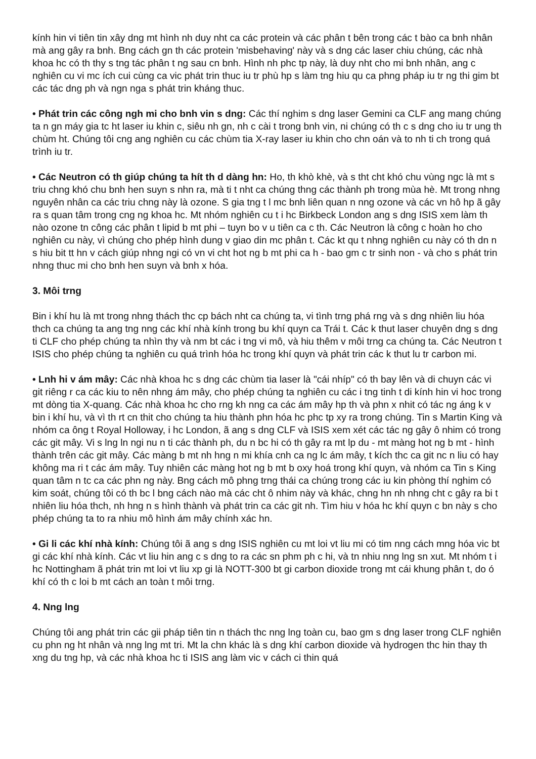kính hin vi tiên tin xây dng mt hình nh duy nht ca các protein và các phân t bên trong các t bào ca bnh nhân mà ang gây ra bnh. Bng cách gn th các protein 'misbehaving' này và s dng các laser chiu chúng, các nhà khoa hc có th thy s tng tác phân t ng sau cn bnh. Hình nh phc tp này, là duy nht cho mi bnh nhân, ang c nghiên cu vi mc ích cui cùng ca vic phát trin thuc iu tr phù hp s làm tng hiu qu ca phng pháp iu tr ng thi gim bt các tác dng ph và ngn nga s phát trin kháng thuc.
• Phát trin các công ngh mi cho bnh vin s dng: Các thí nghim s dng laser Gemini ca CLF ang mang chúng ta n gn máy gia tc ht laser iu khin c, siêu nh gn, nh c cài t trong bnh vin, ni chúng có th c s dng cho iu tr ung th chùm ht. Chúng tôi cng ang nghiên cu các chùm tia X-ray laser iu khin cho chn oán và to nh ti ch trong quá trình iu tr.
• Các Neutron có th giúp chúng ta hít th d dàng hn: Ho, th khò khè, và s tht cht khó chu vùng ngc là mt s triu chng khó chu bnh hen suyn s nhn ra, mà ti t nht ca chúng thng các thành ph trong mùa hè. Mt trong nhng nguyên nhân ca các triu chng này là ozone. S gia tng t l mc bnh liên quan n nng ozone và các vn hô hp ã gây ra s quan tâm trong cng ng khoa hc. Mt nhóm nghiên cu t i hc Birkbeck London ang s dng ISIS xem làm th nào ozone tn công các phân t lipid b mt phi – tuyn bo v u tiên ca c th. Các Neutron là công c hoàn ho cho nghiên cu này, vì chúng cho phép hình dung v giao din mc phân t. Các kt qu t nhng nghiên cu này có th dn n s hiu bit tt hn v cách giúp nhng ngi có vn vi cht hot ng b mt phi ca h - bao gm c tr sinh non - và cho s phát trin nhng thuc mi cho bnh hen suyn và bnh x hóa.
3. Môi trng
Bin i khí hu là mt trong nhng thách thc cp bách nht ca chúng ta, vi tình trng phá rng và s dng nhiên liu hóa thch ca chúng ta ang tng nng các khí nhà kính trong bu khí quyn ca Trái t. Các k thut laser chuyên dng s dng ti CLF cho phép chúng ta nhìn thy và nm bt các i tng vi mô, và hiu thêm v môi trng ca chúng ta. Các Neutron t ISIS cho phép chúng ta nghiên cu quá trình hóa hc trong khí quyn và phát trin các k thut lu tr carbon mi.
• Lnh hi v ám mây: Các nhà khoa hc s dng các chùm tia laser là "cái nhíp" có th bay lên và di chuyn các vi git riêng r ca các kiu to nên nhng ám mây, cho phép chúng ta nghiên cu các i tng tinh t di kính hin vi hoc trong mt dòng tia X-quang. Các nhà khoa hc cho rng kh nng ca các ám mây hp th và phn x nhit có tác ng áng k v bin i khí hu, và vì th rt cn thit cho chúng ta hiu thành phn hóa hc phc tp xy ra trong chúng. Tin s Martin King và nhóm ca ông t Royal Holloway, i hc London, ã ang s dng CLF và ISIS xem xét các tác ng gây ô nhim có trong các git mây. Vi s lng ln ngi nu n ti các thành ph, du n bc hi có th gây ra mt lp du - mt màng hot ng b mt - hình thành trên các git mây. Các màng b mt nh hng n mi khía cnh ca ng lc ám mây, t kích thc ca git nc n liu có hay không ma ri t các ám mây. Tuy nhiên các màng hot ng b mt b oxy hoá trong khí quyn, và nhóm ca Tin s King quan tâm n tc ca các phn ng này. Bng cách mô phng trng thái ca chúng trong các iu kin phòng thí nghim có kim soát, chúng tôi có th bc l bng cách nào mà các cht ô nhim này và khác, chng hn nh nhng cht c gây ra bi t nhiên liu hóa thch, nh hng n s hình thành và phát trin ca các git nh. Tìm hiu v hóa hc khí quyn c bn này s cho phép chúng ta to ra nhiu mô hình ám mây chính xác hn.
• Gi li các khí nhà kính: Chúng tôi ã ang s dng ISIS nghiên cu mt loi vt liu mi có tim nng cách mng hóa vic bt gi các khí nhà kính. Các vt liu hin ang c s dng to ra các sn phm ph c hi, và tn nhiu nng lng sn xut. Mt nhóm t i hc Nottingham ã phát trin mt loi vt liu xp gi là NOTT-300 bt gi carbon dioxide trong mt cái khung phân t, do ó khí có th c loi b mt cách an toàn t môi trng.
4. Nng lng
Chúng tôi ang phát trin các gii pháp tiên tin n thách thc nng lng toàn cu, bao gm s dng laser trong CLF nghiên cu phn ng ht nhân và nng lng mt tri. Mt la chn khác là s dng khí carbon dioxide và hydrogen thc hin thay th xng du tng hp, và các nhà khoa hc ti ISIS ang làm vic v cách ci thin quá